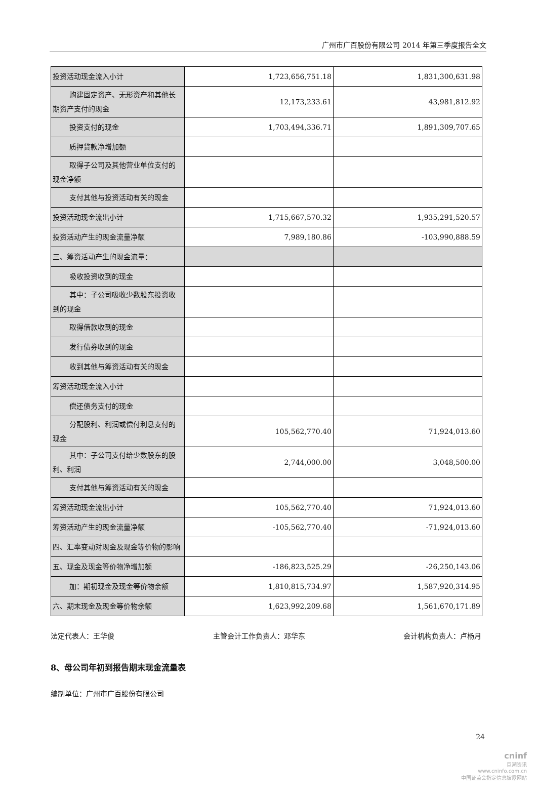广州市广百股份有限公司 2014 年第三季度报告全文
| 投资活动现金流入小计 | 1,723,656,751.18 | 1,831,300,631.98 |
| 购建固定资产、无形资产和其他 长期资产支付的现金 | 12,173,233.61 | 43,981,812.92 |
| 投资支付的现金 | 1,703,494,336.71 | 1,891,309,707.65 |
| 质押贷款净增加额 | | |
| 取得子公司及其他营业单位支付 的现金净额 | | |
| 支付其他与投资活动有关的现金 | | |
| 投资活动现金流出小计 | 1,715,667,570.32 | 1,935,291,520.57 |
| 投资活动产生的现金流量净额 | 7,989,180.86 | -103,990,888.59 |
| 三、筹资活动产生的现金流量： | | |
| 吸收投资收到的现金 | | |
| 其中：子公司吸收少数股东投资 收到的现金 | | |
| 取得借款收到的现金 | | |
| 发行债券收到的现金 | | |
| 收到其他与筹资活动有关的现金 | | |
| 筹资活动现金流入小计 | | |
| 偿还债务支付的现金 | | |
| 分配股利、利润或偿付利息支付 的现金 | 105,562,770.40 | 71,924,013.60 |
| 其中：子公司支付给少数股东的 股利、利润 | 2,744,000.00 | 3,048,500.00 |
| 支付其他与筹资活动有关的现金 | | |
| 筹资活动现金流出小计 | 105,562,770.40 | 71,924,013.60 |
| 筹资活动产生的现金流量净额 | -105,562,770.40 | -71,924,013.60 |
| 四、汇率变动对现金及现金等价物的影响 | | |
| 五、现金及现金等价物净增加额 | -186,823,525.29 | -26,250,143.06 |
| 加：期初现金及现金等价物余额 | 1,810,815,734.97 | 1,587,920,314.95 |
| 六、期末现金及现金等价物余额 | 1,623,992,209.68 | 1,561,670,171.89 |
法定代表人：王华俊 主管会计工作负责人：邓华东 会计机构负责人：卢杨月
8、母公司年初到报告期末现金流量表
编制单位：广州市广百股份有限公司
24
cninf
巨潮资讯
www.cninfo.com.cn
中国证监会指定信息披露网站